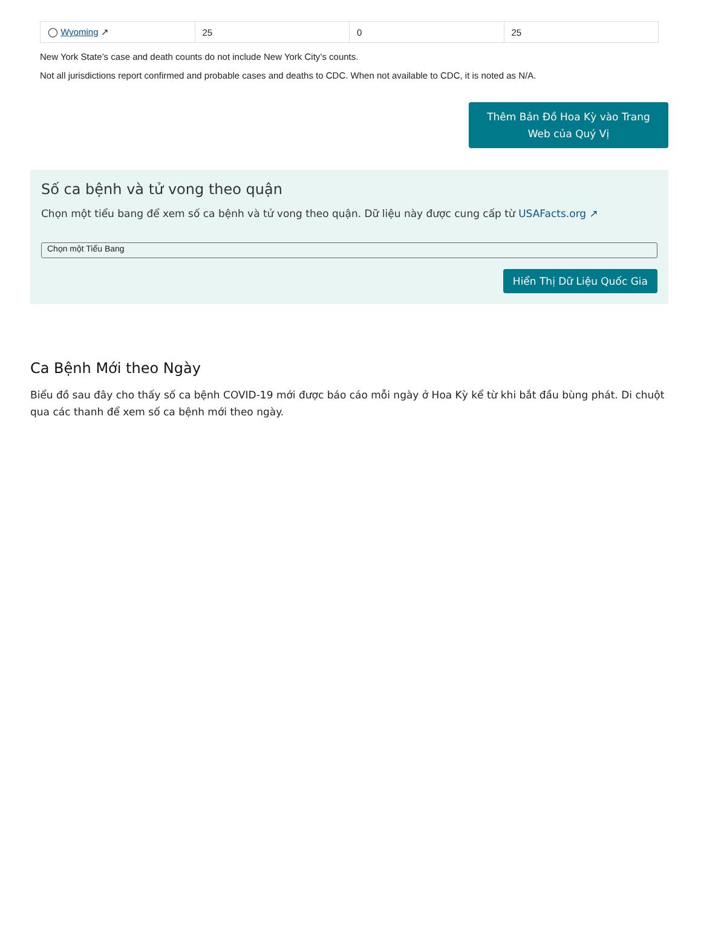| ◯ Wyoming ↗ | 25 | 0 | 25 |
New York State’s case and death counts do not include New York City’s counts.
Not all jurisdictions report confirmed and probable cases and deaths to CDC. When not available to CDC, it is noted as N/A.
Thêm Bản Đồ Hoa Kỳ vào Trang
Web của Quý Vị
Số ca bệnh và tử vong theo quận
Chọn một tiểu bang để xem số ca bệnh và tử vong theo quận. Dữ liệu này được cung cấp từ USAFacts.org ↗
Chọn một Tiểu Bang
Hiển Thị Dữ Liệu Quốc Gia
Ca Bệnh Mới theo Ngày
Biểu đồ sau đây cho thấy số ca bệnh COVID-19 mới được báo cáo mỗi ngày ở Hoa Kỳ kể từ khi bắt đầu bùng phát. Di chuột qua các thanh để xem số ca bệnh mới theo ngày.